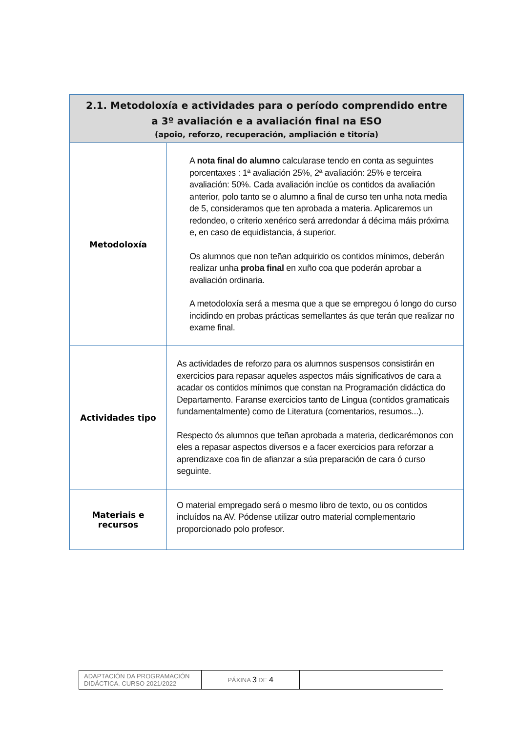| 2.1. Metodoloxía e actividades para o período comprendido entre a 3º avaliación e a avaliación final na ESO (apoio, reforzo, recuperación, ampliación e titoría) | |
| --- | --- |
| Metodoloxía | A nota final do alumno calcularase tendo en conta as seguintes porcentaxes : 1ª avaliación 25%, 2ª avaliación: 25% e terceira avaliación: 50%. Cada avaliación inclúe os contidos da avaliación anterior, polo tanto se o alumno a final de curso ten unha nota media de 5, consideramos que ten aprobada a materia. Aplicaremos un redondeo, o criterio xenérico será arredondar á décima máis próxima e, en caso de equidistancia, á superior. Os alumnos que non teñan adquirido os contidos mínimos, deberán realizar unha proba final en xuño coa que poderán aprobar a avaliación ordinaria. A metodoloxía será a mesma que a que se empregou ó longo do curso incidindo en probas prácticas semellantes ás que terán que realizar no exame final. |
| Actividades tipo | As actividades de reforzo para os alumnos suspensos consistirán en exercicios para repasar aqueles aspectos máis significativos de cara a acadar os contidos mínimos que constan na Programación didáctica do Departamento. Faranse exercicios tanto de Lingua (contidos gramaticais fundamentalmente) como de Literatura (comentarios, resumos...). Respecto ós alumnos que teñan aprobada a materia, dedicarémonos con eles a repasar aspectos diversos e a facer exercicios para reforzar a aprendizaxe coa fin de afianzar a súa preparación de cara ó curso seguinte. |
| Materiais e recursos | O material empregado será o mesmo libro de texto, ou os contidos incluídos na AV. Pódense utilizar outro material complementario proporcionado polo profesor. |
| ADAPTACIÓN DA PROGRAMACIÓN DIDÁCTICA. CURSO 2021/2022 | PÁXINA 3 DE 4 | |